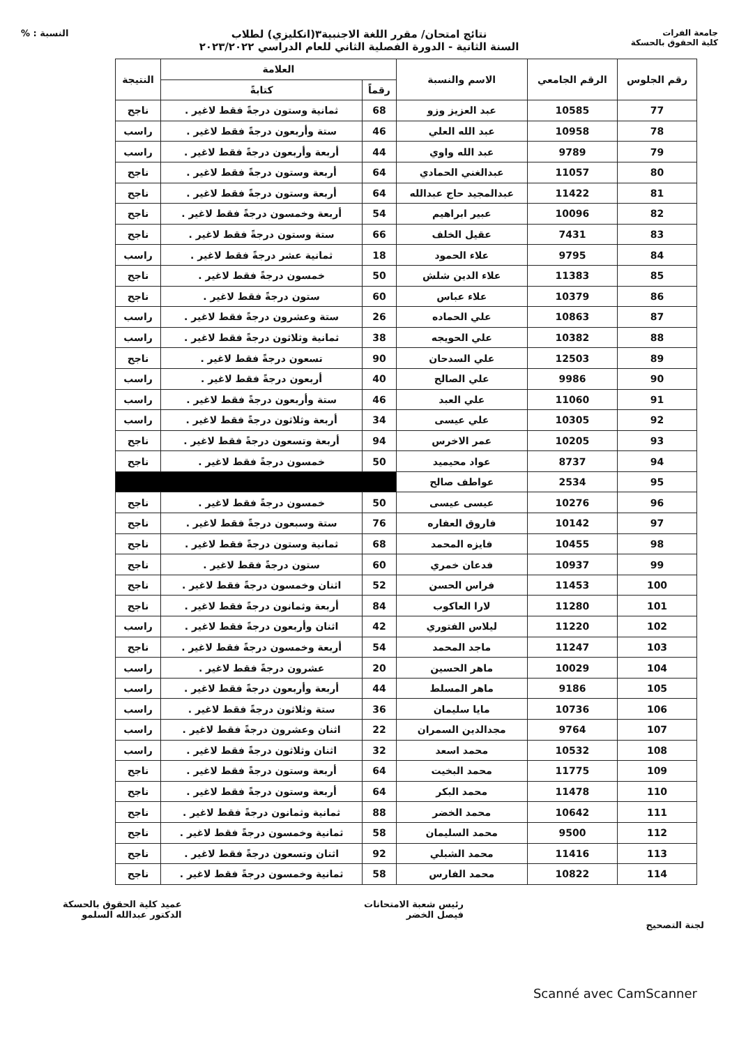جامعة الفرات
كلية الحقوق بالحسكة
نتائج امتحان/ مقرر اللغة الاجنبية٣(انكليزي) لطلاب
السنة الثانية - الدورة الفصلية الثاني للعام الدراسي ٢٠٢٣/٢٠٢٢
النسبة : %
| رقم الجلوس | الرقم الجامعي | الاسم والنسبة | العلامة | | النتيجة |
| --- | --- | --- | --- | --- | --- |
| | | | رقماً | كتابةً | |
| 77 | 10585 | عبد العزيز وزو | 68 | ثمانية وستون درجةً فقط لاغير . | ناجح |
| 78 | 10958 | عبد الله العلي | 46 | ستة وأربعون درجةً فقط لاغير . | راسب |
| 79 | 9789 | عبد الله واوي | 44 | أربعة وأربعون درجةً فقط لاغير . | راسب |
| 80 | 11057 | عبدالغني الحمادي | 64 | أربعة وستون درجةً فقط لاغير . | ناجح |
| 81 | 11422 | عبدالمجيد حاج عبدالله | 64 | أربعة وستون درجةً فقط لاغير . | ناجح |
| 82 | 10096 | عبير ابراهيم | 54 | أربعة وخمسون درجةً فقط لاغير . | ناجح |
| 83 | 7431 | عقيل الخلف | 66 | ستة وستون درجةً فقط لاغير . | ناجح |
| 84 | 9795 | علاء الحمود | 18 | ثمانية عشر درجةً فقط لاغير . | راسب |
| 85 | 11383 | علاء الدين شلش | 50 | خمسون درجةً فقط لاغير . | ناجح |
| 86 | 10379 | علاء عباس | 60 | ستون درجةً فقط لاغير . | ناجح |
| 87 | 10863 | علي الحماده | 26 | ستة وعشرون درجةً فقط لاغير . | راسب |
| 88 | 10382 | علي الحويجه | 38 | ثمانية وثلاثون درجةً فقط لاغير . | راسب |
| 89 | 12503 | علي السدحان | 90 | تسعون درجةً فقط لاغير . | ناجح |
| 90 | 9986 | علي الصالح | 40 | أربعون درجةً فقط لاغير . | راسب |
| 91 | 11060 | علي العبد | 46 | ستة وأربعون درجةً فقط لاغير . | راسب |
| 92 | 10305 | علي عيسى | 34 | أربعة وثلاثون درجةً فقط لاغير . | راسب |
| 93 | 10205 | عمر الاخرس | 94 | أربعة وتسعون درجةً فقط لاغير . | ناجح |
| 94 | 8737 | عواد محيميد | 50 | خمسون درجةً فقط لاغير . | ناجح |
| 95 | 2534 | عواطف صالح | | | |
| 96 | 10276 | عيسى عيسى | 50 | خمسون درجةً فقط لاغير . | ناجح |
| 97 | 10142 | فاروق العفاره | 76 | ستة وسبعون درجةً فقط لاغير . | ناجح |
| 98 | 10455 | فايزه المحمد | 68 | ثمانية وستون درجةً فقط لاغير . | ناجح |
| 99 | 10937 | فدعان خمري | 60 | ستون درجةً فقط لاغير . | ناجح |
| 100 | 11453 | فراس الحسن | 52 | اثنان وخمسون درجةً فقط لاغير . | ناجح |
| 101 | 11280 | لارا العاكوب | 84 | أربعة وثمانون درجةً فقط لاغير . | ناجح |
| 102 | 11220 | ليلاس الفتوري | 42 | اثنان وأربعون درجةً فقط لاغير . | راسب |
| 103 | 11247 | ماجد المحمد | 54 | أربعة وخمسون درجةً فقط لاغير . | ناجح |
| 104 | 10029 | ماهر الحسين | 20 | عشرون درجةً فقط لاغير . | راسب |
| 105 | 9186 | ماهر المسلط | 44 | أربعة وأربعون درجةً فقط لاغير . | راسب |
| 106 | 10736 | مايا سليمان | 36 | ستة وثلاثون درجةً فقط لاغير . | راسب |
| 107 | 9764 | مجدالدين السمران | 22 | اثنان وعشرون درجةً فقط لاغير . | راسب |
| 108 | 10532 | محمد اسعد | 32 | اثنان وثلاثون درجةً فقط لاغير . | راسب |
| 109 | 11775 | محمد البخيت | 64 | أربعة وستون درجةً فقط لاغير . | ناجح |
| 110 | 11478 | محمد البكر | 64 | أربعة وستون درجةً فقط لاغير . | ناجح |
| 111 | 10642 | محمد الخضر | 88 | ثمانية وثمانون درجةً فقط لاغير . | ناجح |
| 112 | 9500 | محمد السليمان | 58 | ثمانية وخمسون درجةً فقط لاغير . | ناجح |
| 113 | 11416 | محمد الشبلي | 92 | اثنان وتسعون درجةً فقط لاغير . | ناجح |
| 114 | 10822 | محمد الفارس | 58 | ثمانية وخمسون درجةً فقط لاغير . | ناجح |
لجنة التصحيح رئيس شعبة الامتحانات
فيصل الخضر
عميد كلية الحقوق بالحسكة
الدكتور عبدالله السلمو
Scanné avec CamScanner